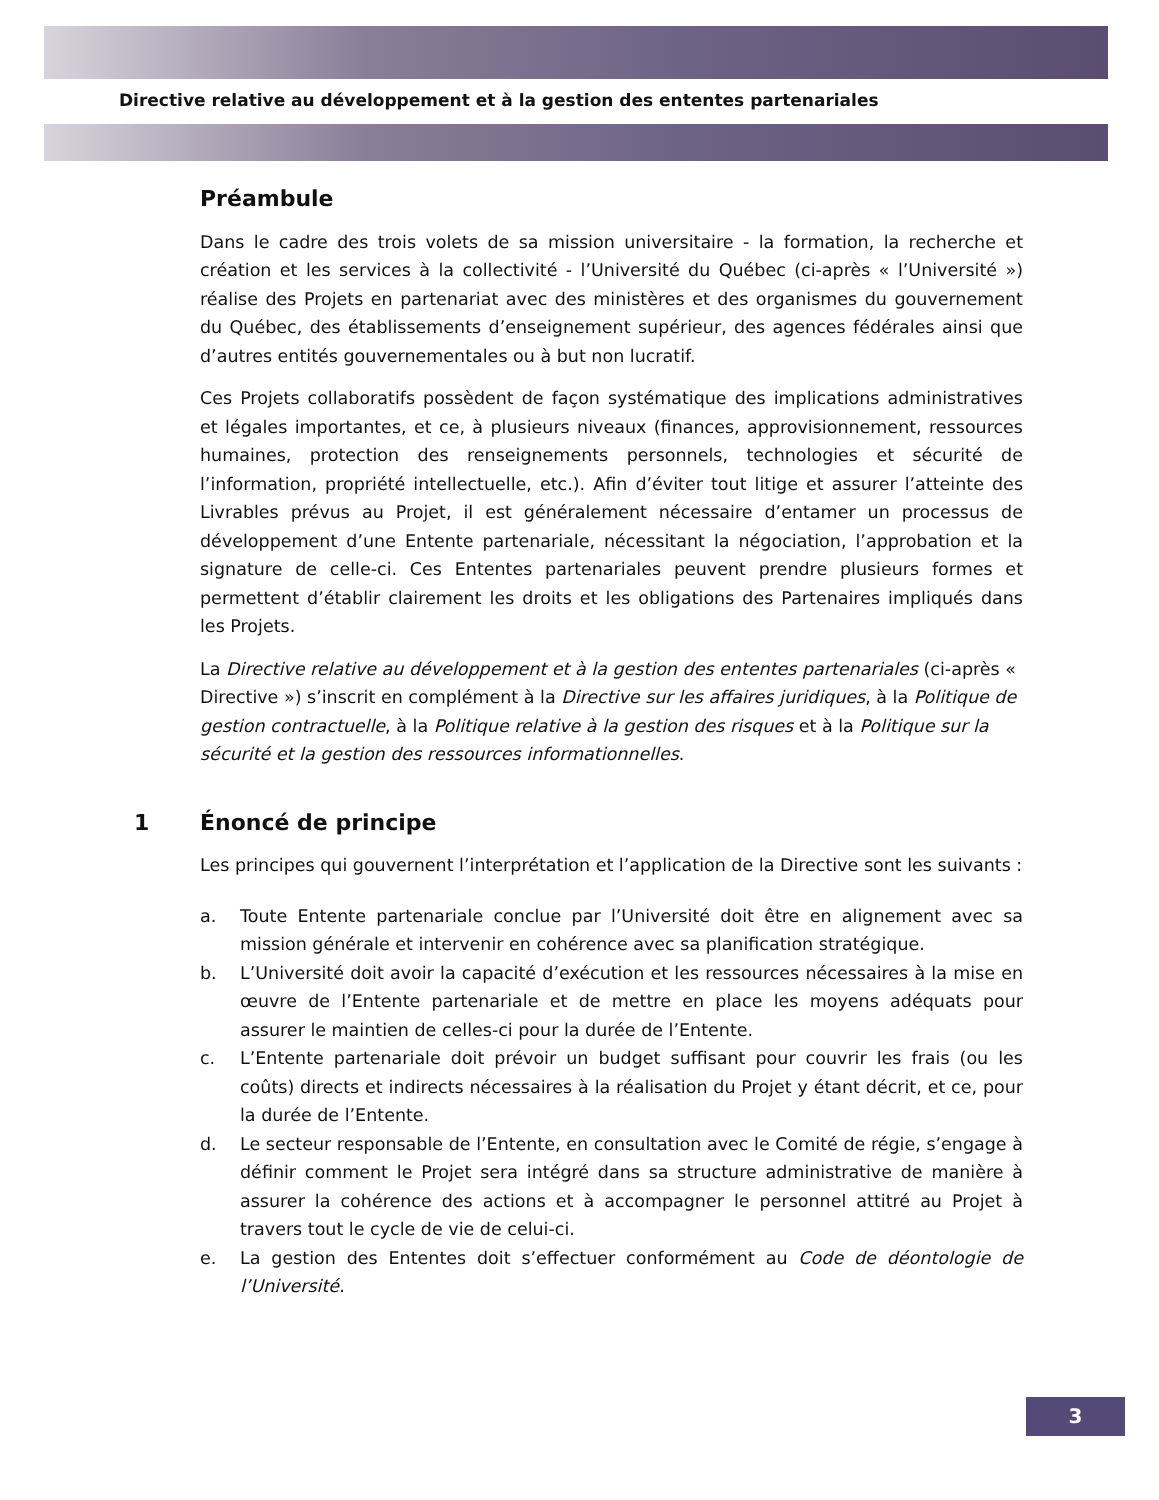Directive relative au développement et à la gestion des ententes partenariales
Préambule
Dans le cadre des trois volets de sa mission universitaire - la formation, la recherche et création et les services à la collectivité - l’Université du Québec (ci-après « l’Université ») réalise des Projets en partenariat avec des ministères et des organismes du gouvernement du Québec, des établissements d’enseignement supérieur, des agences fédérales ainsi que d’autres entités gouvernementales ou à but non lucratif.
Ces Projets collaboratifs possèdent de façon systématique des implications administratives et légales importantes, et ce, à plusieurs niveaux (finances, approvisionnement, ressources humaines, protection des renseignements personnels, technologies et sécurité de l’information, propriété intellectuelle, etc.). Afin d’éviter tout litige et assurer l’atteinte des Livrables prévus au Projet, il est généralement nécessaire d’entamer un processus de développement d’une Entente partenariale, nécessitant la négociation, l’approbation et la signature de celle-ci. Ces Ententes partenariales peuvent prendre plusieurs formes et permettent d’établir clairement les droits et les obligations des Partenaires impliqués dans les Projets.
La Directive relative au développement et à la gestion des ententes partenariales (ci-après « Directive ») s’inscrit en complément à la Directive sur les affaires juridiques, à la Politique de gestion contractuelle, à la Politique relative à la gestion des risques et à la Politique sur la sécurité et la gestion des ressources informationnelles.
1 Énoncé de principe
Les principes qui gouvernent l’interprétation et l’application de la Directive sont les suivants :
a. Toute Entente partenariale conclue par l’Université doit être en alignement avec sa mission générale et intervenir en cohérence avec sa planification stratégique.
b. L’Université doit avoir la capacité d’exécution et les ressources nécessaires à la mise en œuvre de l’Entente partenariale et de mettre en place les moyens adéquats pour assurer le maintien de celles-ci pour la durée de l’Entente.
c. L’Entente partenariale doit prévoir un budget suffisant pour couvrir les frais (ou les coûts) directs et indirects nécessaires à la réalisation du Projet y étant décrit, et ce, pour la durée de l’Entente.
d. Le secteur responsable de l’Entente, en consultation avec le Comité de régie, s’engage à définir comment le Projet sera intégré dans sa structure administrative de manière à assurer la cohérence des actions et à accompagner le personnel attitré au Projet à travers tout le cycle de vie de celui-ci.
e. La gestion des Ententes doit s’effectuer conformément au Code de déontologie de l’Université.
3